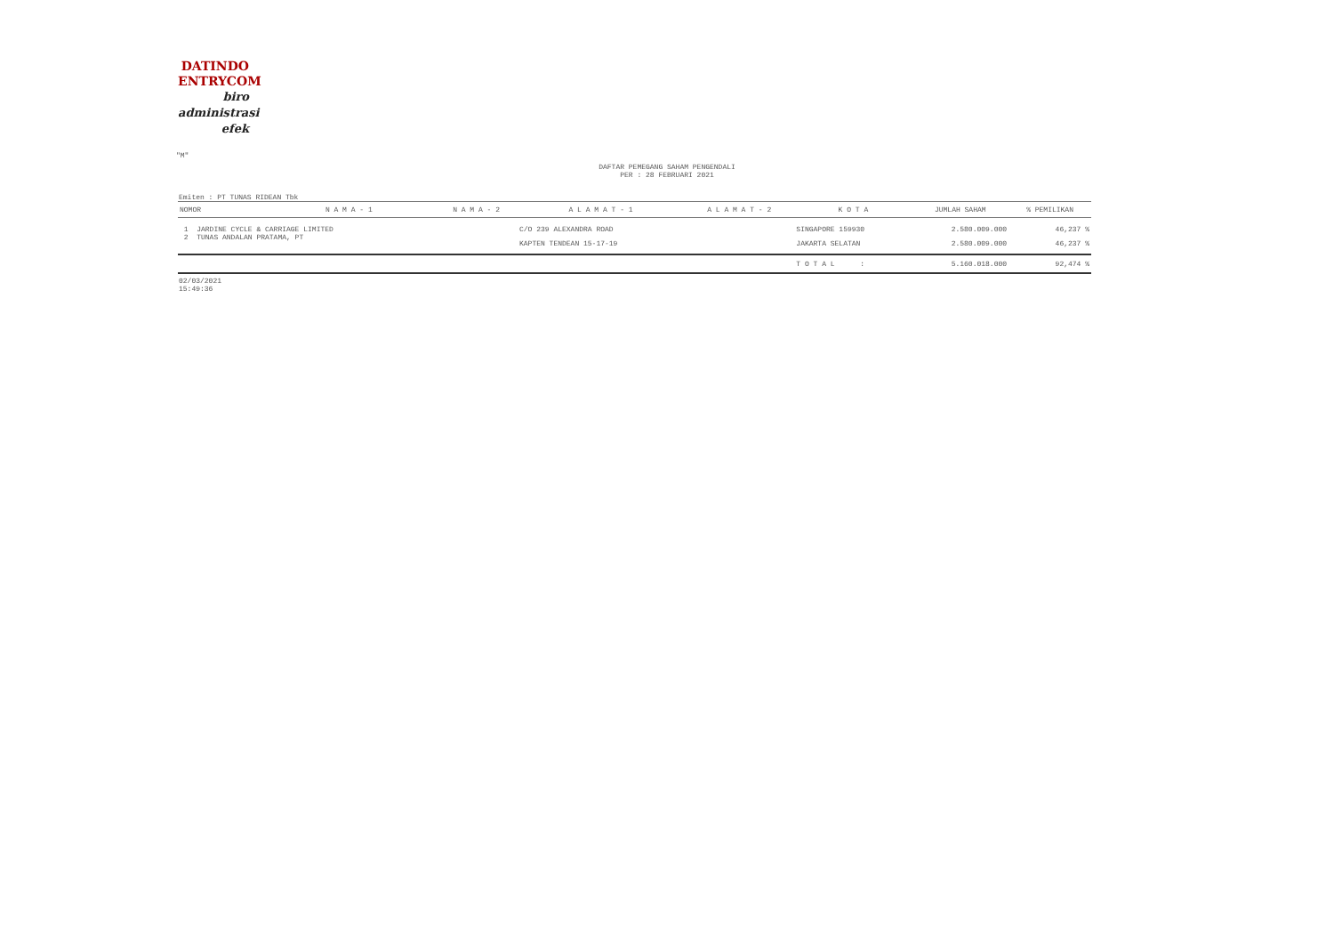DATINDO
ENTRYCOM
biro
administrasi
efek
"M"
DAFTAR PEMEGANG SAHAM PENGENDALI
PER : 28 FEBRUARI 2021
Emiten : PT TUNAS RIDEAN Tbk
| NOMOR | N A M A - 1 | N A M A - 2 | A L A M A T - 1 | A L A M A T - 2 | K O T A | JUMLAH SAHAM | % PEMILIKAN |
| --- | --- | --- | --- | --- | --- | --- | --- |
| 1 JARDINE CYCLE & CARRIAGE LIMITED | | | C/O 239 ALEXANDRA ROAD | | SINGAPORE 159930 | 2.580.009.000 | 46,237 % |
| 2 TUNAS ANDALAN PRATAMA, PT | | | KAPTEN TENDEAN 15-17-19 | | JAKARTA SELATAN | 2.580.009.000 | 46,237 % |
| | | | | | T O T A L : | 5.160.018.000 | 92,474 % |
02/03/2021
15:49:36